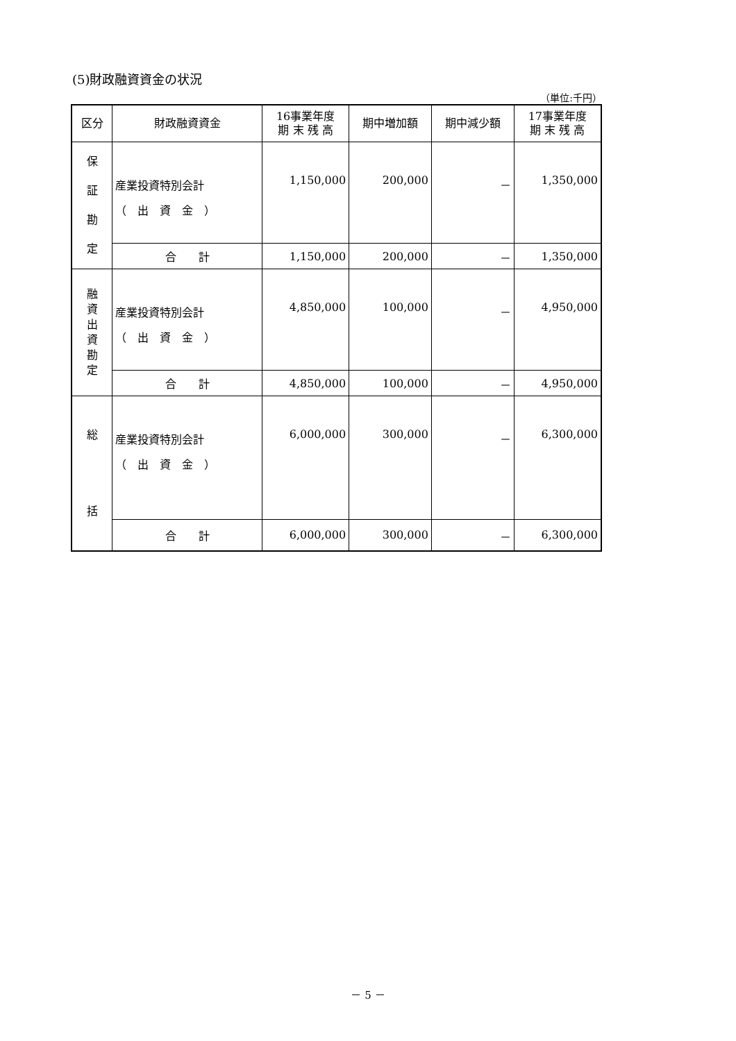(5)財政融資資金の状況
（単位:千円）
| 区分 | 財政融資資金 | 16事業年度 期 末 残 高 | 期中増加額 | 期中減少額 | 17事業年度 期 末 残 高 |
| --- | --- | --- | --- | --- | --- |
| 保 証 勘 定 | 産業投資特別会計 （ 出 資 金 ） | 1,150,000 | 200,000 | － | 1,350,000 |
| | 合 計 | 1,150,000 | 200,000 | － | 1,350,000 |
| 融 資 出 資 勘 定 | 産業投資特別会計 （ 出 資 金 ） | 4,850,000 | 100,000 | － | 4,950,000 |
| | 合 計 | 4,850,000 | 100,000 | － | 4,950,000 |
| 総 括 | 産業投資特別会計 （ 出 資 金 ） | 6,000,000 | 300,000 | － | 6,300,000 |
| | 合 計 | 6,000,000 | 300,000 | － | 6,300,000 |
－ 5 －